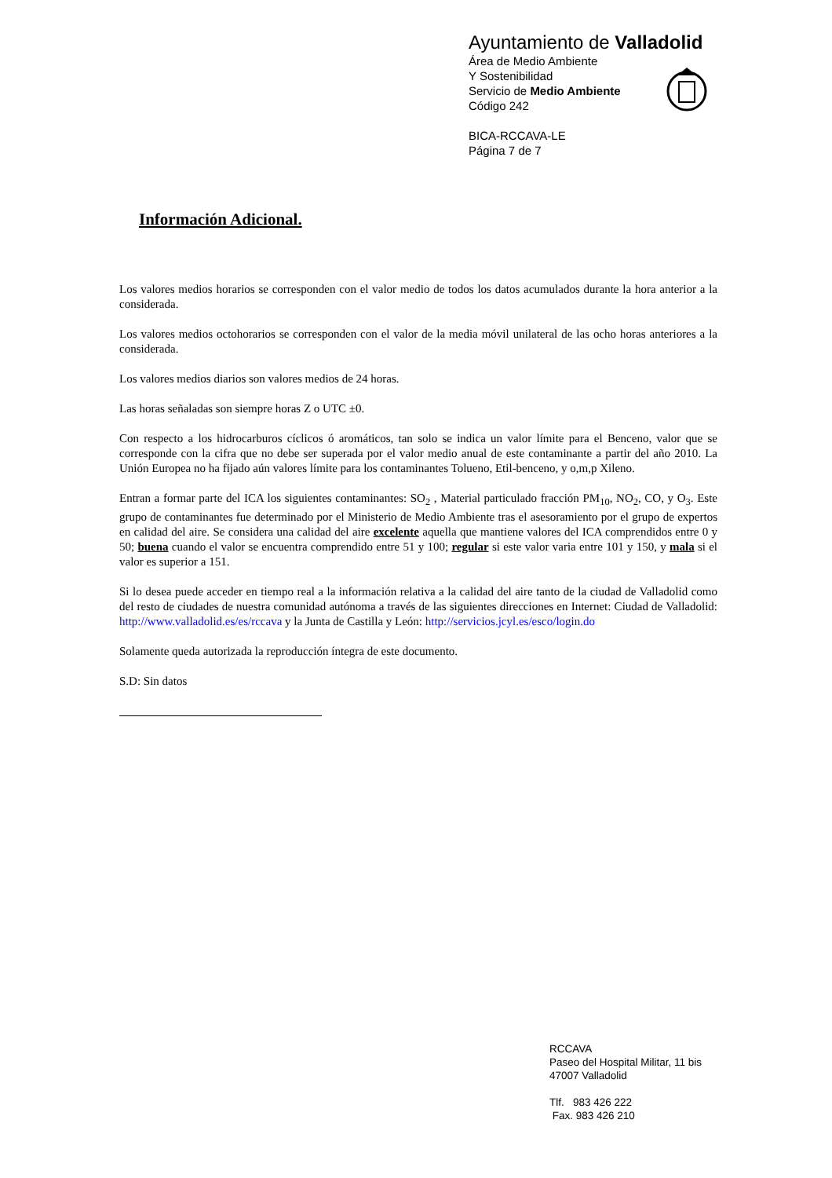Ayuntamiento de Valladolid
Área de Medio Ambiente
Y Sostenibilidad
Servicio de Medio Ambiente
Código 242
BICA-RCCAVA-LE
Página 7 de 7
Información Adicional.
Los valores medios horarios se corresponden con el valor medio de todos los datos acumulados durante la hora anterior a la considerada.
Los valores medios octohorarios se corresponden con el valor de la media móvil unilateral de las ocho horas anteriores a la considerada.
Los valores medios diarios son valores medios de 24 horas.
Las horas señaladas son siempre horas Z o UTC ±0.
Con respecto a los hidrocarburos cíclicos ó aromáticos, tan solo se indica un valor límite para el Benceno, valor que se corresponde con la cifra que no debe ser superada por el valor medio anual de este contaminante a partir del año 2010. La Unión Europea no ha fijado aún valores límite para los contaminantes Tolueno, Etil-benceno, y o,m,p Xileno.
Entran a formar parte del ICA los siguientes contaminantes: SO<sub>2</sub> , Material particulado fracción PM<sub>10</sub>, NO<sub>2</sub>, CO, y O<sub>3</sub>. Este grupo de contaminantes fue determinado por el Ministerio de Medio Ambiente tras el asesoramiento por el grupo de expertos en calidad del aire. Se considera una calidad del aire excelente aquella que mantiene valores del ICA comprendidos entre 0 y 50; buena cuando el valor se encuentra comprendido entre 51 y 100; regular si este valor varia entre 101 y 150, y mala si el valor es superior a 151.
Si lo desea puede acceder en tiempo real a la información relativa a la calidad del aire tanto de la ciudad de Valladolid como del resto de ciudades de nuestra comunidad autónoma a través de las siguientes direcciones en Internet: Ciudad de Valladolid: http://www.valladolid.es/es/rccava y la Junta de Castilla y León: http://servicios.jcyl.es/esco/login.do
Solamente queda autorizada la reproducción íntegra de este documento.
S.D: Sin datos
RCCAVA
Paseo del Hospital Militar, 11 bis
47007 Valladolid
Tlf. 983 426 222
Fax. 983 426 210